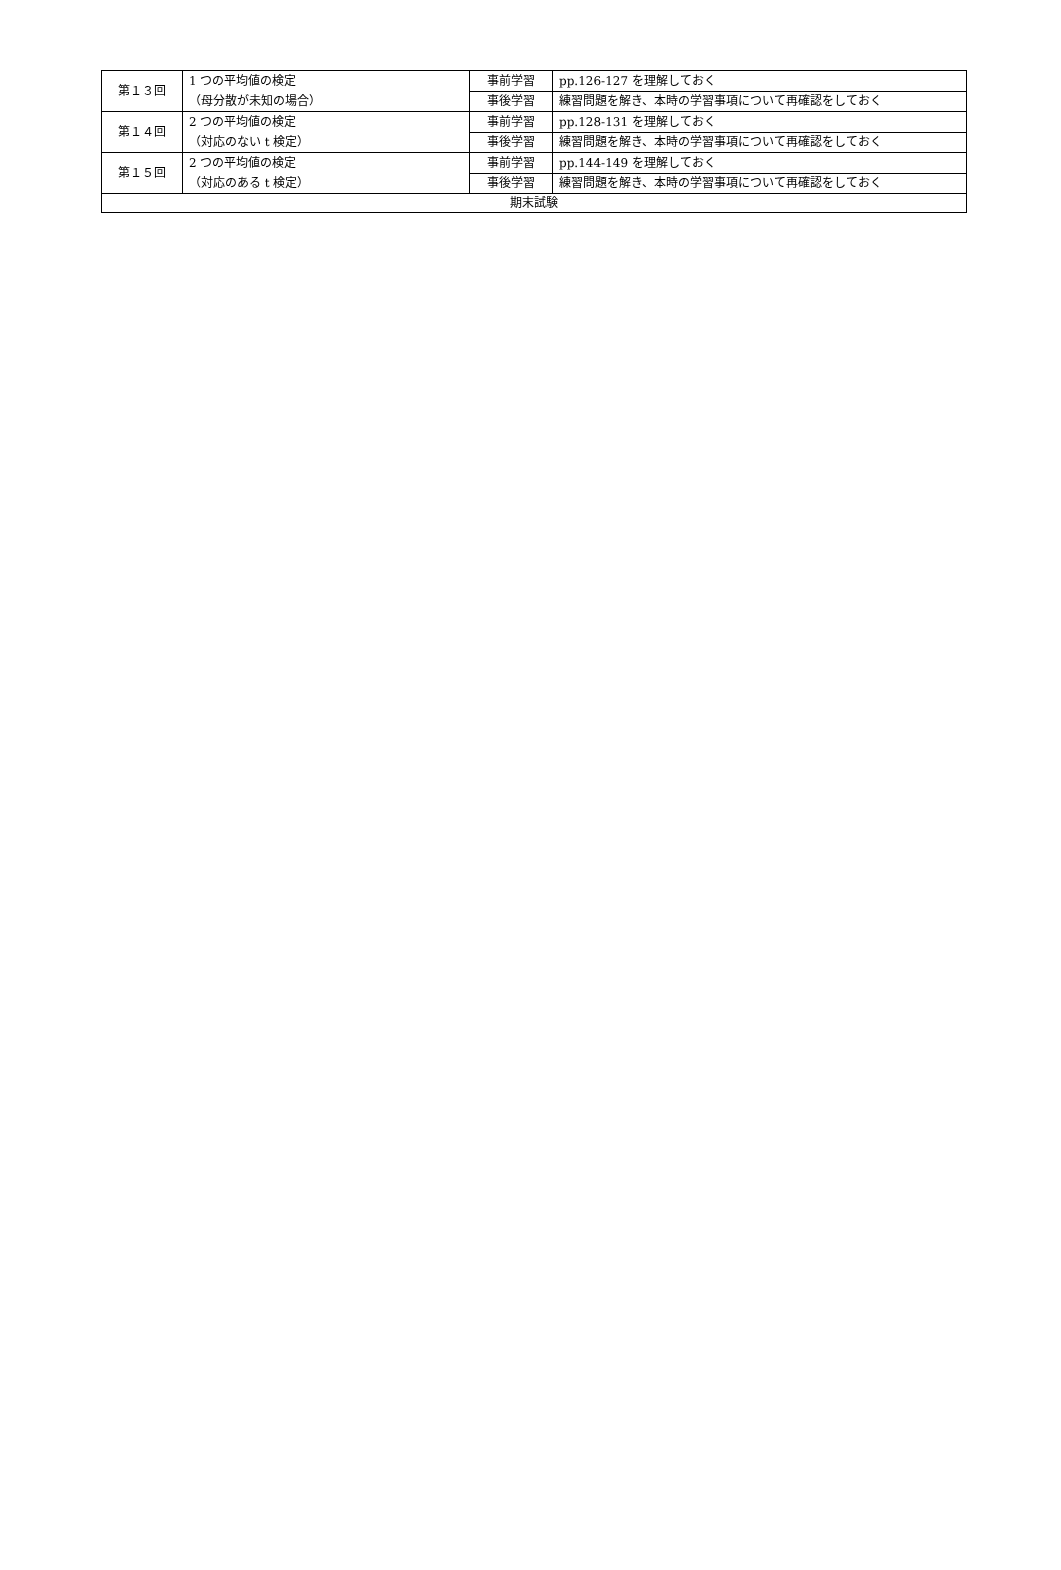| 第１３回 | 1 つの平均値の検定 （母分散が未知の場合） | 事前学習 | pp.126-127 を理解しておく |
| | | 事後学習 | 練習問題を解き、本時の学習事項について再確認をしておく |
| 第１４回 | 2 つの平均値の検定 （対応のない t 検定） | 事前学習 | pp.128-131 を理解しておく |
| | | 事後学習 | 練習問題を解き、本時の学習事項について再確認をしておく |
| 第１５回 | 2 つの平均値の検定 （対応のある t 検定） | 事前学習 | pp.144-149 を理解しておく |
| | | 事後学習 | 練習問題を解き、本時の学習事項について再確認をしておく |
| 期末試験 | | | |